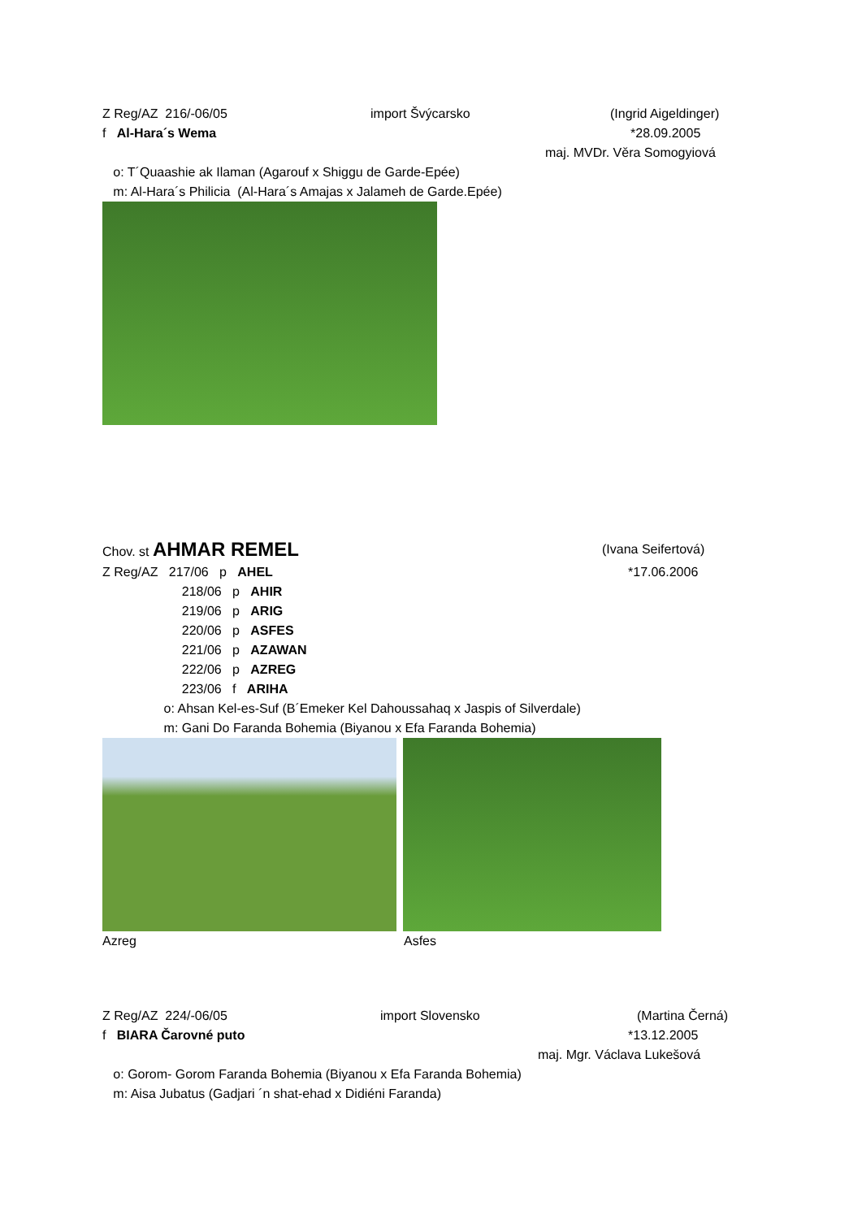Z Reg/AZ 216/-06/05 import Švýcarsko (Ingrid Aigeldinger)
f Al-Hara´s Wema *28.09.2005
maj. MVDr. Věra Somogyiová
o: T´Quaashie ak Ilaman (Agarouf x Shiggu de Garde-Epée)
m: Al-Hara´s Philicia (Al-Hara´s Amajas x Jalameh de Garde.Epée)
Chov. st AHMAR REMEL (Ivana Seifertová)
Z Reg/AZ 217/06 p AHEL *17.06.2006
218/06 p AHIR
219/06 p ARIG
220/06 p ASFES
221/06 p AZAWAN
222/06 p AZREG
223/06 f ARIHA
o: Ahsan Kel-es-Suf (B´Emeker Kel Dahoussahaq x Jaspis of Silverdale)
m: Gani Do Faranda Bohemia (Biyanou x Efa Faranda Bohemia)
Azreg Asfes
Z Reg/AZ 224/-06/05 import Slovensko (Martina Černá)
f BIARA Čarovné puto *13.12.2005
maj. Mgr. Václava Lukešová
o: Gorom- Gorom Faranda Bohemia (Biyanou x Efa Faranda Bohemia)
m: Aisa Jubatus (Gadjari ´n shat-ehad x Didiéni Faranda)